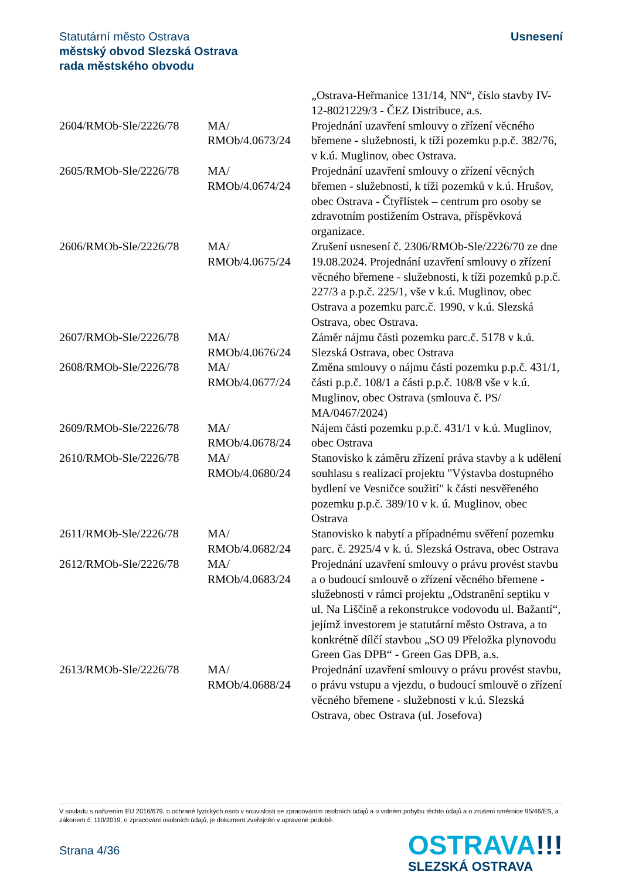Statutární město Ostrava
městský obvod Slezská Ostrava
rada městského obvodu
Usnesení
| | | „Ostrava-Heřmanice 131/14, NN“, číslo stavby IV-12-8021229/3 - ČEZ Distribuce, a.s. |
| 2604/RMOb-Sle/2226/78 | MA/ RMOb/4.0673/24 | Projednání uzavření smlouvy o zřízení věcného břemene - služebnosti, k tíži pozemku p.p.č. 382/76, v k.ú. Muglinov, obec Ostrava. |
| 2605/RMOb-Sle/2226/78 | MA/ RMOb/4.0674/24 | Projednání uzavření smlouvy o zřízení věcných břemen - služebností, k tíži pozemků v k.ú. Hrušov, obec Ostrava - Čtyřlístek – centrum pro osoby se zdravotním postižením Ostrava, příspěvková organizace. |
| 2606/RMOb-Sle/2226/78 | MA/ RMOb/4.0675/24 | Zrušení usnesení č. 2306/RMOb-Sle/2226/70 ze dne 19.08.2024. Projednání uzavření smlouvy o zřízení věcného břemene - služebnosti, k tíži pozemků p.p.č. 227/3 a p.p.č. 225/1, vše v k.ú. Muglinov, obec Ostrava a pozemku parc.č. 1990, v k.ú. Slezská Ostrava, obec Ostrava. |
| 2607/RMOb-Sle/2226/78 | MA/ RMOb/4.0676/24 | Záměr nájmu části pozemku parc.č. 5178 v k.ú. Slezská Ostrava, obec Ostrava |
| 2608/RMOb-Sle/2226/78 | MA/ RMOb/4.0677/24 | Změna smlouvy o nájmu části pozemku p.p.č. 431/1, části p.p.č. 108/1 a části p.p.č. 108/8 vše v k.ú. Muglinov, obec Ostrava (smlouva č. PS/ MA/0467/2024) |
| 2609/RMOb-Sle/2226/78 | MA/ RMOb/4.0678/24 | Nájem části pozemku p.p.č. 431/1 v k.ú. Muglinov, obec Ostrava |
| 2610/RMOb-Sle/2226/78 | MA/ RMOb/4.0680/24 | Stanovisko k záměru zřízení práva stavby a k udělení souhlasu s realizací projektu "Výstavba dostupného bydlení ve Vesničce soužití" k části nesvěřeného pozemku p.p.č. 389/10 v k. ú. Muglinov, obec Ostrava |
| 2611/RMOb-Sle/2226/78 | MA/ RMOb/4.0682/24 | Stanovisko k nabytí a případnému svěření pozemku parc. č. 2925/4 v k. ú. Slezská Ostrava, obec Ostrava |
| 2612/RMOb-Sle/2226/78 | MA/ RMOb/4.0683/24 | Projednání uzavření smlouvy o právu provést stavbu a o budoucí smlouvě o zřízení věcného břemene - služebnosti v rámci projektu „Odstranění septiku v ul. Na Liščině a rekonstrukce vodovodu ul. Bažantí“, jejímž investorem je statutární město Ostrava, a to konkrétně dílčí stavbou „SO 09 Přeložka plynovodu Green Gas DPB“ - Green Gas DPB, a.s. |
| 2613/RMOb-Sle/2226/78 | MA/ RMOb/4.0688/24 | Projednání uzavření smlouvy o právu provést stavbu, o právu vstupu a vjezdu, o budoucí smlouvě o zřízení věcného břemene - služebnosti v k.ú. Slezská Ostrava, obec Ostrava (ul. Josefova) |
V souladu s nařízením EU 2016/679, o ochraně fyzických osob v souvislosti se zpracováním osobních údajů a o volném pohybu těchto údajů a o zrušení směrnice 95/46/ES, a zákonem č. 110/2019, o zpracování osobních údajů, je dokument zveřejněn v upravené podobě.
Strana 4/36
OSTRAVA!!!
SLEZSKÁ OSTRAVA